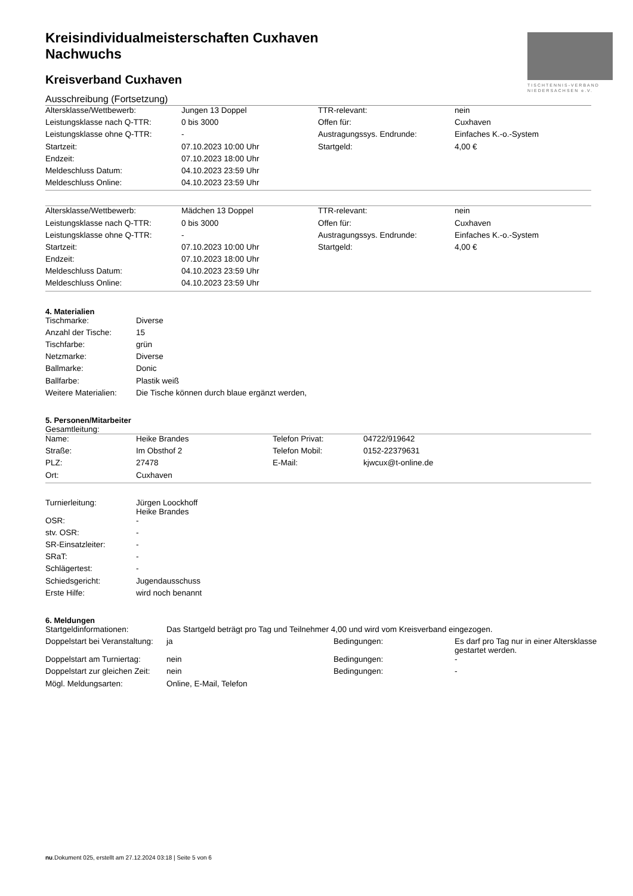TISCHTENNIS-VERBAND
NIEDERSACHSEN e.V.
Kreisindividualmeisterschaften Cuxhaven
Nachwuchs
Kreisverband Cuxhaven
Ausschreibung (Fortsetzung)
| Altersklasse/Wettbewerb: | Jungen 13 Doppel | TTR-relevant: | nein |
| Leistungsklasse nach Q-TTR: | 0 bis 3000 | Offen für: | Cuxhaven |
| Leistungsklasse ohne Q-TTR: | - | Austragungssys. Endrunde: | Einfaches K.-o.-System |
| Startzeit: | 07.10.2023 10:00 Uhr | Startgeld: | 4,00 € |
| Endzeit: | 07.10.2023 18:00 Uhr | | |
| Meldeschluss Datum: | 04.10.2023 23:59 Uhr | | |
| Meldeschluss Online: | 04.10.2023 23:59 Uhr | | |
| Altersklasse/Wettbewerb: | Mädchen 13 Doppel | TTR-relevant: | nein |
| Leistungsklasse nach Q-TTR: | 0 bis 3000 | Offen für: | Cuxhaven |
| Leistungsklasse ohne Q-TTR: | - | Austragungssys. Endrunde: | Einfaches K.-o.-System |
| Startzeit: | 07.10.2023 10:00 Uhr | Startgeld: | 4,00 € |
| Endzeit: | 07.10.2023 18:00 Uhr | | |
| Meldeschluss Datum: | 04.10.2023 23:59 Uhr | | |
| Meldeschluss Online: | 04.10.2023 23:59 Uhr | | |
4. Materialien
| Tischmarke: | Diverse |
| Anzahl der Tische: | 15 |
| Tischfarbe: | grün |
| Netzmarke: | Diverse |
| Ballmarke: | Donic |
| Ballfarbe: | Plastik weiß |
| Weitere Materialien: | Die Tische können durch blaue ergänzt werden, |
5. Personen/Mitarbeiter
Gesamtleitung:
| Name: | Heike Brandes | Telefon Privat: | 04722/919642 |
| Straße: | Im Obsthof 2 | Telefon Mobil: | 0152-22379631 |
| PLZ: | 27478 | E-Mail: | kjwcux@t-online.de |
| Ort: | Cuxhaven | | |
| Turnierleitung: | Jürgen Loockhoff Heike Brandes |
| OSR: | - |
| stv. OSR: | - |
| SR-Einsatzleiter: | - |
| SRaT: | - |
| Schlägertest: | - |
| Schiedsgericht: | Jugendausschuss |
| Erste Hilfe: | wird noch benannt |
6. Meldungen
| Startgeldinformationen: | Das Startgeld beträgt pro Tag und Teilnehmer 4,00 und wird vom Kreisverband eingezogen. | | |
| Doppelstart bei Veranstaltung: | ja | Bedingungen: | Es darf pro Tag nur in einer Altersklasse gestartet werden. |
| Doppelstart am Turniertag: | nein | Bedingungen: | - |
| Doppelstart zur gleichen Zeit: | nein | Bedingungen: | - |
| Mögl. Meldungsarten: | Online, E-Mail, Telefon | | |
nu.Dokument 025, erstellt am 27.12.2024 03:18 | Seite 5 von 6